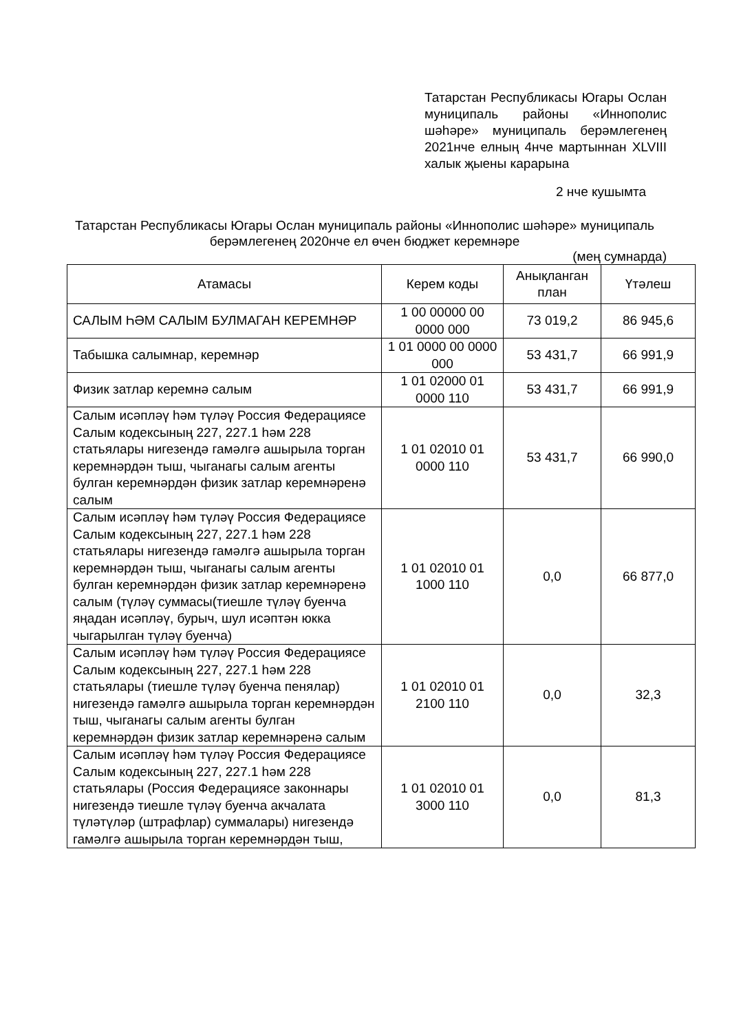Татарстан Республикасы Югары Ослан муниципаль районы «Иннополис шәһәре» муниципаль берәмлегенең 2021нче елның 4нче мартыннан XLVIII халык җыены карарына
2 нче кушымта
Татарстан Республикасы Югары Ослан муниципаль районы «Иннополис шәһәре» муниципаль берәмлегенең 2020нче ел өчен бюджет керемнәре
(мең сумнарда)
| Атамасы | Керем коды | Анықланган план | Үтәлеш |
| --- | --- | --- | --- |
| САЛЫМ ҺӘМ САЛЫМ БУЛМАГАН КЕРЕМНӘР | 1 00 00000 00 0000 000 | 73 019,2 | 86 945,6 |
| Табышка салымнар, керемнәр | 1 01 0000 00 0000 000 | 53 431,7 | 66 991,9 |
| Физик затлар керемнә салым | 1 01 02000 01 0000 110 | 53 431,7 | 66 991,9 |
| Салым исәпләү һәм түләү Россия Федерациясе Салым кодексының 227, 227.1 һәм 228 статьялары нигезендә гамәлгә ашырыла торган керемнәрдән тыш, чыганагы салым агенты булган керемнәрдән физик затлар керемнәренә салым | 1 01 02010 01 0000 110 | 53 431,7 | 66 990,0 |
| Салым исәпләү һәм түләү Россия Федерациясе Салым кодексының 227, 227.1 һәм 228 статьялары нигезендә гамәлгә ашырыла торган керемнәрдән тыш, чыганагы салым агенты булган керемнәрдән физик затлар керемнәренә салым (түләү суммасы(тиешле түләү буенча яңадан исәпләү, бурыч, шул исәптән юкка чыгарылган түләү буенча) | 1 01 02010 01 1000 110 | 0,0 | 66 877,0 |
| Салым исәпләү һәм түләү Россия Федерациясе Салым кодексының 227, 227.1 һәм 228 статьялары (тиешле түләү буенча пенялар) нигезендә гамәлгә ашырыла торган керемнәрдән тыш, чыганагы салым агенты булган керемнәрдән физик затлар керемнәренә салым | 1 01 02010 01 2100 110 | 0,0 | 32,3 |
| Салым исәпләү һәм түләү Россия Федерациясе Салым кодексының 227, 227.1 һәм 228 статьялары (Россия Федерациясе законнары нигезендә тиешле түләү буенча акчалата түләтүләр (штрафлар) суммалары) нигезендә гамәлгә ашырыла торган керемнәрдән тыш, | 1 01 02010 01 3000 110 | 0,0 | 81,3 |